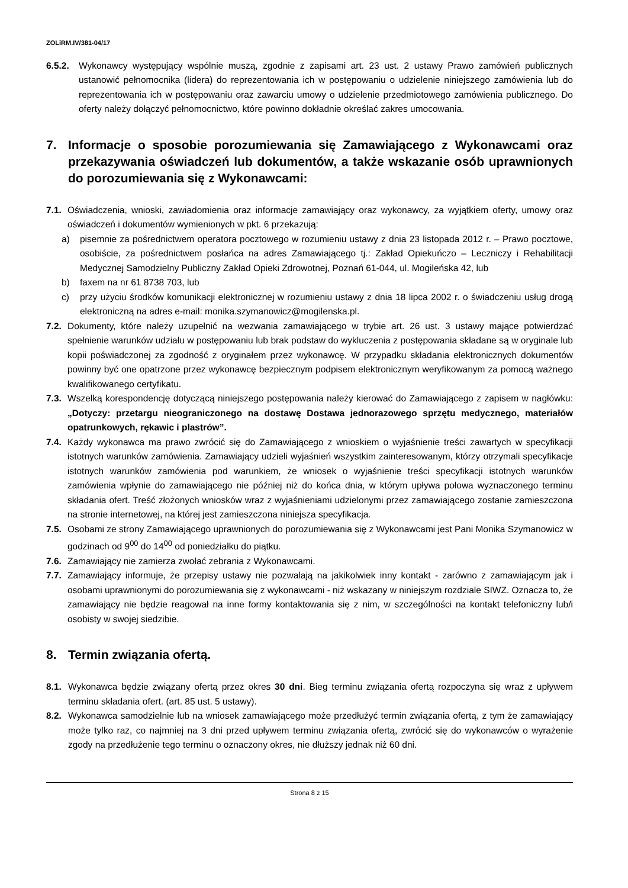ZOLiRM.IV/381-04/17
6.5.2. Wykonawcy występujący wspólnie muszą, zgodnie z zapisami art. 23 ust. 2 ustawy Prawo zamówień publicznych ustanowić pełnomocnika (lidera) do reprezentowania ich w postępowaniu o udzielenie niniejszego zamówienia lub do reprezentowania ich w postępowaniu oraz zawarciu umowy o udzielenie przedmiotowego zamówienia publicznego. Do oferty należy dołączyć pełnomocnictwo, które powinno dokładnie określać zakres umocowania.
7. Informacje o sposobie porozumiewania się Zamawiającego z Wykonawcami oraz przekazywania oświadczeń lub dokumentów, a także wskazanie osób uprawnionych do porozumiewania się z Wykonawcami:
7.1. Oświadczenia, wnioski, zawiadomienia oraz informacje zamawiający oraz wykonawcy, za wyjątkiem oferty, umowy oraz oświadczeń i dokumentów wymienionych w pkt. 6 przekazują:
a) pisemnie za pośrednictwem operatora pocztowego w rozumieniu ustawy z dnia 23 listopada 2012 r. – Prawo pocztowe, osobiście, za pośrednictwem posłańca na adres Zamawiającego tj.: Zakład Opiekuńczo – Leczniczy i Rehabilitacji Medycznej Samodzielny Publiczny Zakład Opieki Zdrowotnej, Poznań 61-044, ul. Mogileńska 42, lub
b) faxem na nr 61 8738 703, lub
c) przy użyciu środków komunikacji elektronicznej w rozumieniu ustawy z dnia 18 lipca 2002 r. o świadczeniu usług drogą elektroniczną na adres e-mail: monika.szymanowicz@mogilenska.pl.
7.2. Dokumenty, które należy uzupełnić na wezwania zamawiającego w trybie art. 26 ust. 3 ustawy mające potwierdzać spełnienie warunków udziału w postępowaniu lub brak podstaw do wykluczenia z postępowania składane są w oryginale lub kopii poświadczonej za zgodność z oryginałem przez wykonawcę. W przypadku składania elektronicznych dokumentów powinny być one opatrzone przez wykonawcę bezpiecznym podpisem elektronicznym weryfikowanym za pomocą ważnego kwalifikowanego certyfikatu.
7.3. Wszelką korespondencję dotyczącą niniejszego postępowania należy kierować do Zamawiającego z zapisem w nagłówku: „Dotyczy: przetargu nieograniczonego na dostawę Dostawa jednorazowego sprzętu medycznego, materiałów opatrunkowych, rękawic i plastrów”.
7.4. Każdy wykonawca ma prawo zwrócić się do Zamawiającego z wnioskiem o wyjaśnienie treści zawartych w specyfikacji istotnych warunków zamówienia. Zamawiający udzieli wyjaśnień wszystkim zainteresowanym, którzy otrzymali specyfikacje istotnych warunków zamówienia pod warunkiem, że wniosek o wyjaśnienie treści specyfikacji istotnych warunków zamówienia wpłynie do zamawiającego nie później niż do końca dnia, w którym upływa połowa wyznaczonego terminu składania ofert. Treść złożonych wniosków wraz z wyjaśnieniami udzielonymi przez zamawiającego zostanie zamieszczona na stronie internetowej, na której jest zamieszczona niniejsza specyfikacja.
7.5. Osobami ze strony Zamawiającego uprawnionych do porozumiewania się z Wykonawcami jest Pani Monika Szymanowicz w godzinach od 9<sup>00</sup> do 14<sup>00</sup> od poniedziałku do piątku.
7.6. Zamawiający nie zamierza zwołać zebrania z Wykonawcami.
7.7. Zamawiający informuje, że przepisy ustawy nie pozwalają na jakikolwiek inny kontakt - zarówno z zamawiającym jak i osobami uprawnionymi do porozumiewania się z wykonawcami - niż wskazany w niniejszym rozdziale SIWZ. Oznacza to, że zamawiający nie będzie reagował na inne formy kontaktowania się z nim, w szczególności na kontakt telefoniczny lub/i osobisty w swojej siedzibie.
8. Termin związania ofertą.
8.1. Wykonawca będzie związany ofertą przez okres 30 dni. Bieg terminu związania ofertą rozpoczyna się wraz z upływem terminu składania ofert. (art. 85 ust. 5 ustawy).
8.2. Wykonawca samodzielnie lub na wniosek zamawiającego może przedłużyć termin związania ofertą, z tym że zamawiający może tylko raz, co najmniej na 3 dni przed upływem terminu związania ofertą, zwrócić się do wykonawców o wyrażenie zgody na przedłużenie tego terminu o oznaczony okres, nie dłuższy jednak niż 60 dni.
Strona 8 z 15